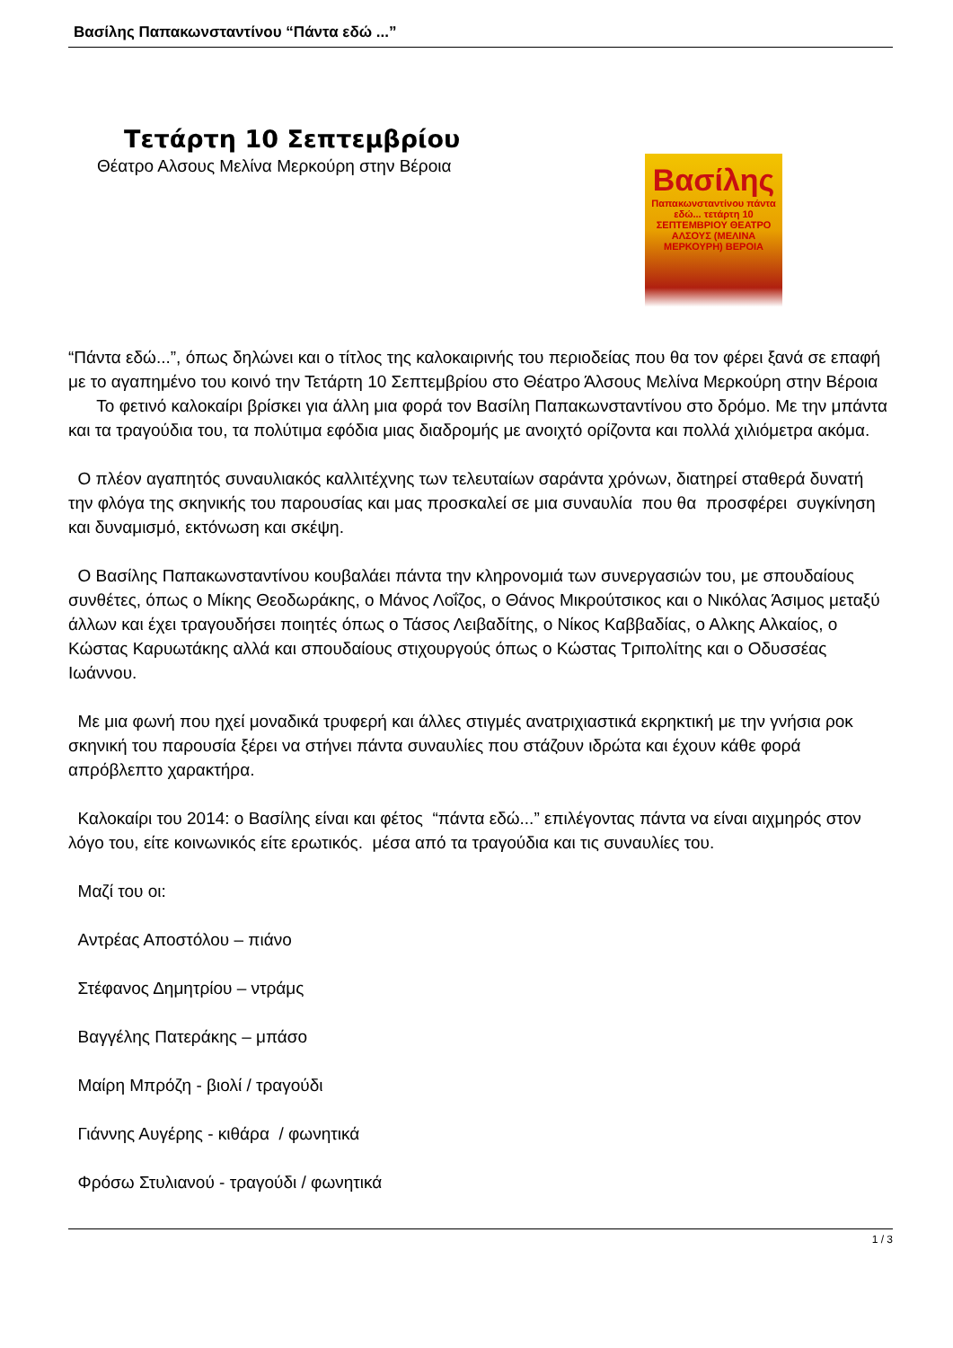Βασίλης Παπακωνσταντίνου “Πάντα εδώ ...”
Τετάρτη 10 Σεπτεμβρίου
Θέατρο Αλσους Μελίνα Μερκούρη στην Βέροια
Βασίλης
Παπακωνσταντίνου πάντα εδώ... τετάρτη 10 ΣΕΠΤΕΜΒΡΙΟΥ ΘΕΑΤΡΟ ΑΛΣΟΥΣ (ΜΕΛΙΝΑ ΜΕΡΚΟΥΡΗ) ΒΕΡΟΙΑ
“Πάντα εδώ...”, όπως δηλώνει και ο τίτλος της καλοκαιρινής του περιοδείας που θα τον φέρει ξανά σε επαφή με το αγαπημένο του κοινό την Τετάρτη 10 Σεπτεμβρίου στο Θέατρο Άλσους Μελίνα Μερκούρη στην Βέροια Το φετινό καλοκαίρι βρίσκει για άλλη μια φορά τον Βασίλη Παπακωνσταντίνου στο δρόμο. Με την μπάντα και τα τραγούδια του, τα πολύτιμα εφόδια μιας διαδρομής με ανοιχτό ορίζοντα και πολλά χιλιόμετρα ακόμα.
Ο πλέον αγαπητός συναυλιακός καλλιτέχνης των τελευταίων σαράντα χρόνων, διατηρεί σταθερά δυνατή την φλόγα της σκηνικής του παρουσίας και μας προσκαλεί σε μια συναυλία που θα προσφέρει συγκίνηση και δυναμισμό, εκτόνωση και σκέψη.
Ο Βασίλης Παπακωνσταντίνου κουβαλάει πάντα την κληρονομιά των συνεργασιών του, με σπουδαίους συνθέτες, όπως ο Μίκης Θεοδωράκης, ο Μάνος Λοΐζος, ο Θάνος Μικρούτσικος και ο Νικόλας Άσιμος μεταξύ άλλων και έχει τραγουδήσει ποιητές όπως ο Τάσος Λειβαδίτης, ο Νίκος Καββαδίας, ο Αλκης Αλκαίος, ο Κώστας Καρυωτάκης αλλά και σπουδαίους στιχουργούς όπως ο Κώστας Τριπολίτης και ο Οδυσσέας Ιωάννου.
Με μια φωνή που ηχεί μοναδικά τρυφερή και άλλες στιγμές ανατριχιαστικά εκρηκτική με την γνήσια ροκ σκηνική του παρουσία ξέρει να στήνει πάντα συναυλίες που στάζουν ιδρώτα και έχουν κάθε φορά απρόβλεπτο χαρακτήρα.
Καλοκαίρι του 2014: ο Βασίλης είναι και φέτος “πάντα εδώ...” επιλέγοντας πάντα να είναι αιχμηρός στον λόγο του, είτε κοινωνικός είτε ερωτικός. μέσα από τα τραγούδια και τις συναυλίες του.
Μαζί του οι:
Αντρέας Αποστόλου – πιάνο
Στέφανος Δημητρίου – ντράμς
Βαγγέλης Πατεράκης – μπάσο
Μαίρη Μπρόζη - βιολί / τραγούδι
Γιάννης Αυγέρης - κιθάρα / φωνητικά
Φρόσω Στυλιανού - τραγούδι / φωνητικά
1 / 3